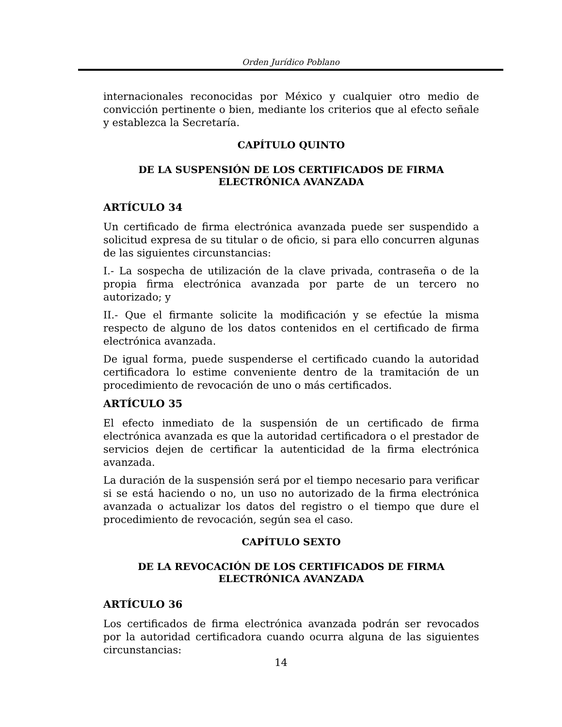Orden Jurídico Poblano
internacionales reconocidas por México y cualquier otro medio de convicción pertinente o bien, mediante los criterios que al efecto señale y establezca la Secretaría.
CAPÍTULO QUINTO
DE LA SUSPENSIÓN DE LOS CERTIFICADOS DE FIRMA ELECTRÓNICA AVANZADA
ARTÍCULO 34
Un certificado de firma electrónica avanzada puede ser suspendido a solicitud expresa de su titular o de oficio, si para ello concurren algunas de las siguientes circunstancias:
I.- La sospecha de utilización de la clave privada, contraseña o de la propia firma electrónica avanzada por parte de un tercero no autorizado; y
II.- Que el firmante solicite la modificación y se efectúe la misma respecto de alguno de los datos contenidos en el certificado de firma electrónica avanzada.
De igual forma, puede suspenderse el certificado cuando la autoridad certificadora lo estime conveniente dentro de la tramitación de un procedimiento de revocación de uno o más certificados.
ARTÍCULO 35
El efecto inmediato de la suspensión de un certificado de firma electrónica avanzada es que la autoridad certificadora o el prestador de servicios dejen de certificar la autenticidad de la firma electrónica avanzada.
La duración de la suspensión será por el tiempo necesario para verificar si se está haciendo o no, un uso no autorizado de la firma electrónica avanzada o actualizar los datos del registro o el tiempo que dure el procedimiento de revocación, según sea el caso.
CAPÍTULO SEXTO
DE LA REVOCACIÓN DE LOS CERTIFICADOS DE FIRMA ELECTRÓNICA AVANZADA
ARTÍCULO 36
Los certificados de firma electrónica avanzada podrán ser revocados por la autoridad certificadora cuando ocurra alguna de las siguientes circunstancias:
14